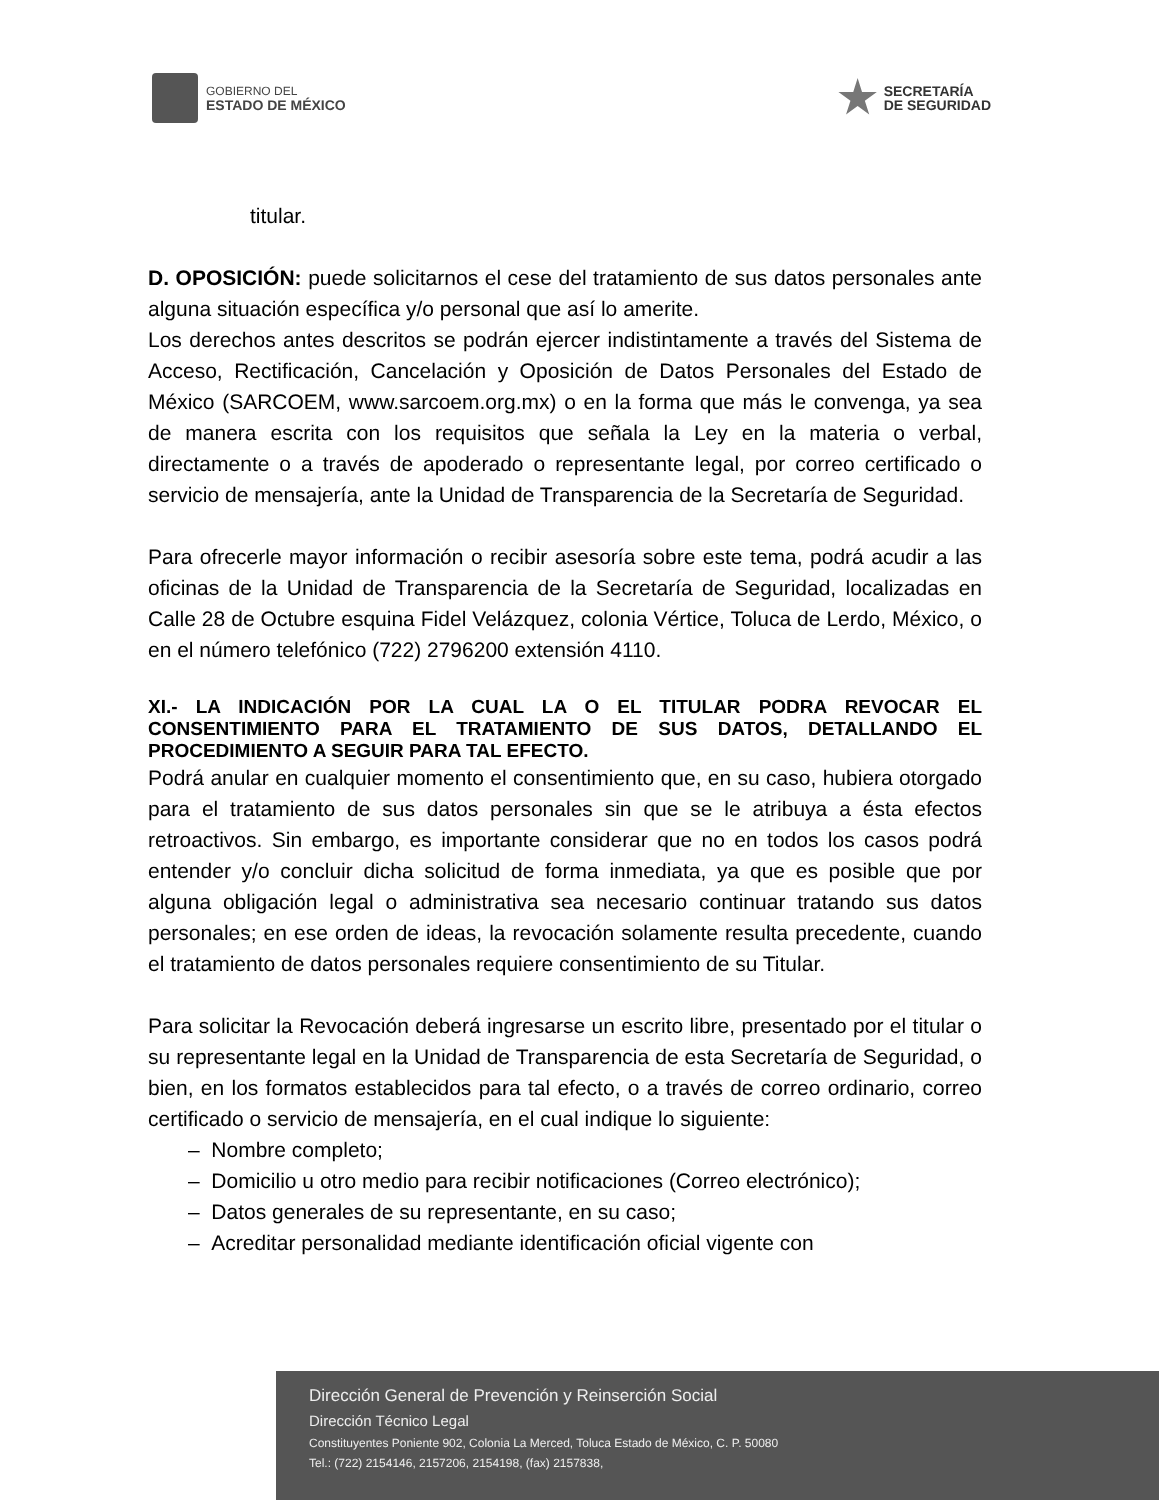GOBIERNO DEL
ESTADO DE MÉXICO
SECRETARÍA
DE SEGURIDAD
titular.
D. OPOSICIÓN: puede solicitarnos el cese del tratamiento de sus datos personales ante alguna situación específica y/o personal que así lo amerite.
Los derechos antes descritos se podrán ejercer indistintamente a través del Sistema de Acceso, Rectificación, Cancelación y Oposición de Datos Personales del Estado de México (SARCOEM, www.sarcoem.org.mx) o en la forma que más le convenga, ya sea de manera escrita con los requisitos que señala la Ley en la materia o verbal, directamente o a través de apoderado o representante legal, por correo certificado o servicio de mensajería, ante la Unidad de Transparencia de la Secretaría de Seguridad.
Para ofrecerle mayor información o recibir asesoría sobre este tema, podrá acudir a las oficinas de la Unidad de Transparencia de la Secretaría de Seguridad, localizadas en Calle 28 de Octubre esquina Fidel Velázquez, colonia Vértice, Toluca de Lerdo, México, o en el número telefónico (722) 2796200 extensión 4110.
XI.- LA INDICACIÓN POR LA CUAL LA O EL TITULAR PODRA REVOCAR EL CONSENTIMIENTO PARA EL TRATAMIENTO DE SUS DATOS, DETALLANDO EL PROCEDIMIENTO A SEGUIR PARA TAL EFECTO.
Podrá anular en cualquier momento el consentimiento que, en su caso, hubiera otorgado para el tratamiento de sus datos personales sin que se le atribuya a ésta efectos retroactivos. Sin embargo, es importante considerar que no en todos los casos podrá entender y/o concluir dicha solicitud de forma inmediata, ya que es posible que por alguna obligación legal o administrativa sea necesario continuar tratando sus datos personales; en ese orden de ideas, la revocación solamente resulta precedente, cuando el tratamiento de datos personales requiere consentimiento de su Titular.
Para solicitar la Revocación deberá ingresarse un escrito libre, presentado por el titular o su representante legal en la Unidad de Transparencia de esta Secretaría de Seguridad, o bien, en los formatos establecidos para tal efecto, o a través de correo ordinario, correo certificado o servicio de mensajería, en el cual indique lo siguiente:
– Nombre completo;
– Domicilio u otro medio para recibir notificaciones (Correo electrónico);
– Datos generales de su representante, en su caso;
– Acreditar personalidad mediante identificación oficial vigente con
Dirección General de Prevención y Reinserción Social
Dirección Técnico Legal
Constituyentes Poniente 902, Colonia La Merced, Toluca Estado de México, C. P. 50080
Tel.: (722) 2154146, 2157206, 2154198, (fax) 2157838,